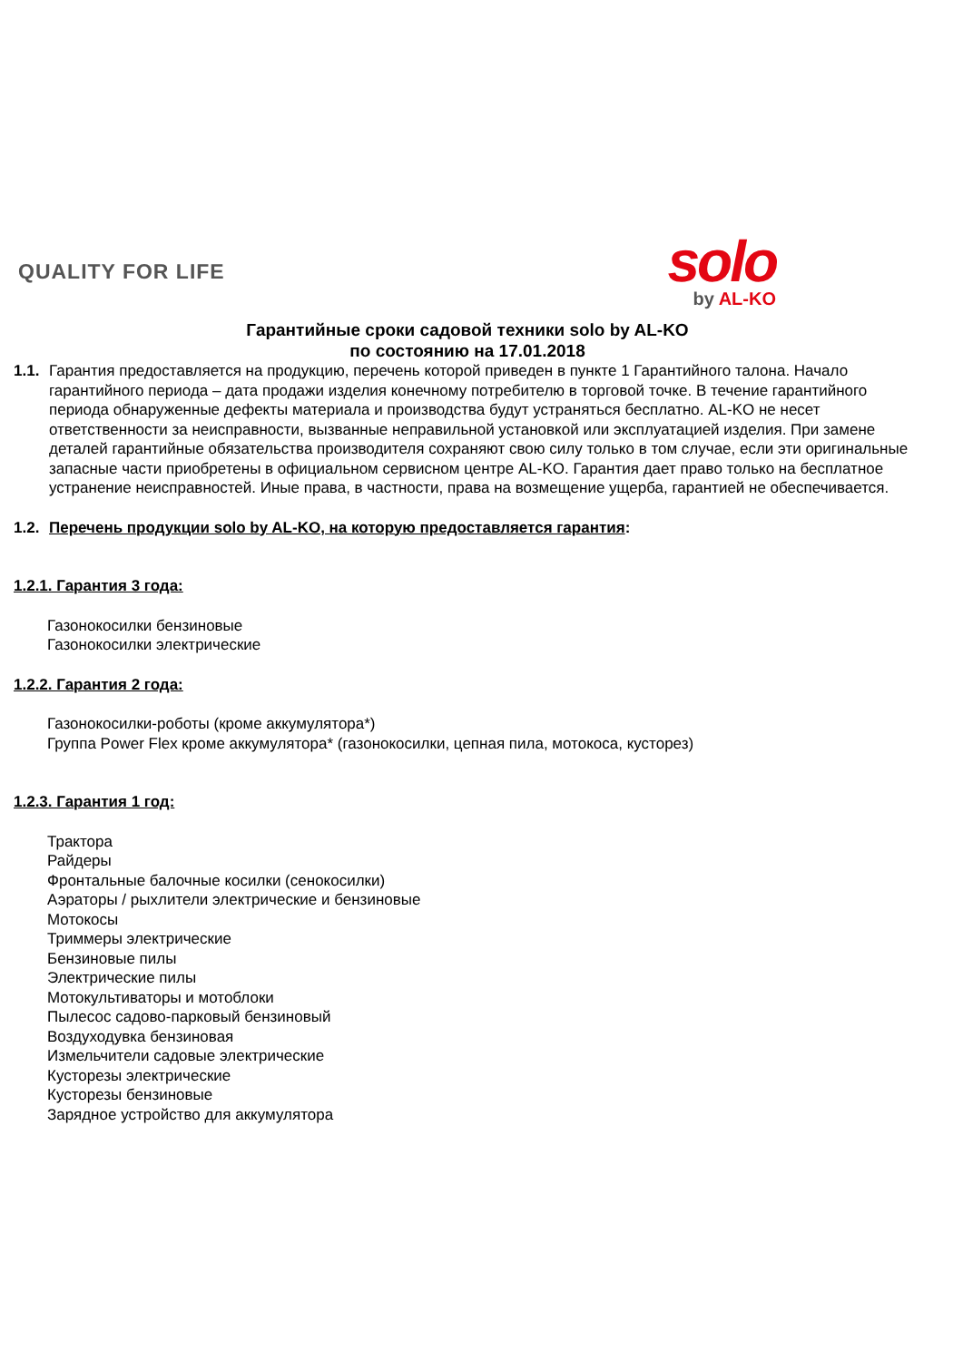QUALITY FOR LIFE
solo
by AL-KO
Гарантийные сроки садовой техники solo by AL-KO
по состоянию на 17.01.2018
1.1.
Гарантия предоставляется на продукцию, перечень которой приведен в пункте 1 Гарантийного талона. Начало гарантийного периода – дата продажи изделия конечному потребителю в торговой точке. В течение гарантийного периода обнаруженные дефекты материала и производства будут устраняться бесплатно. AL-KO не несет ответственности за неисправности, вызванные неправильной установкой или эксплуатацией изделия. При замене деталей гарантийные обязательства производителя сохраняют свою силу только в том случае, если эти оригинальные запасные части приобретены в официальном сервисном центре AL-KO. Гарантия дает право только на бесплатное устранение неисправностей. Иные права, в частности, права на возмещение ущерба, гарантией не обеспечивается.
1.2.
Перечень продукции solo by AL-KO, на которую предоставляется гарантия:
1.2.1. Гарантия 3 года:
Газонокосилки бензиновые
Газонокосилки электрические
1.2.2. Гарантия 2 года:
Газонокосилки-роботы (кроме аккумулятора*)
Группа Power Flex кроме аккумулятора* (газонокосилки, цепная пила, мотокоса, кусторез)
1.2.3. Гарантия 1 год:
Трактора
Райдеры
Фронтальные балочные косилки (сенокосилки)
Аэраторы / рыхлители электрические и бензиновые
Мотокосы
Триммеры электрические
Бензиновые пилы
Электрические пилы
Мотокультиваторы и мотоблоки
Пылесос садово-парковый бензиновый
Воздуходувка бензиновая
Измельчители садовые электрические
Кусторезы электрические
Кусторезы бензиновые
Зарядное устройство для аккумулятора